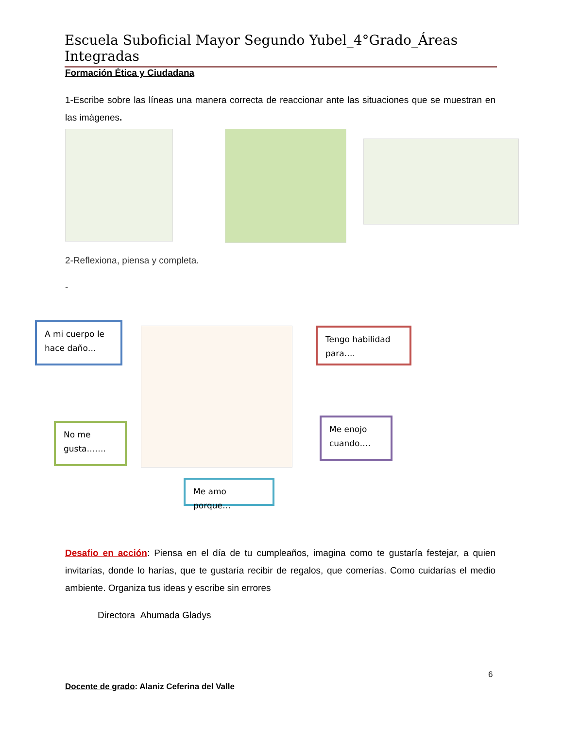Escuela Suboficial Mayor Segundo Yubel_4°Grado_Áreas Integradas
Formación Ética y Ciudadana
1-Escribe sobre las líneas una manera correcta de reaccionar ante las situaciones que se muestran en las imágenes.
2-Reflexiona, piensa y completa.
-
A mi cuerpo le hace daño…
Tengo habilidad para….
No me gusta…….
Me enojo cuando….
Me amo porque…
Desafio en acción: Piensa en el día de tu cumpleaños, imagina como te gustaría festejar, a quien invitarías, donde lo harías, que te gustaría recibir de regalos, que comerías. Como cuidarías el medio ambiente. Organiza tus ideas y escribe sin errores
Directora Ahumada Gladys
6
Docente de grado: Alaniz Ceferina del Valle